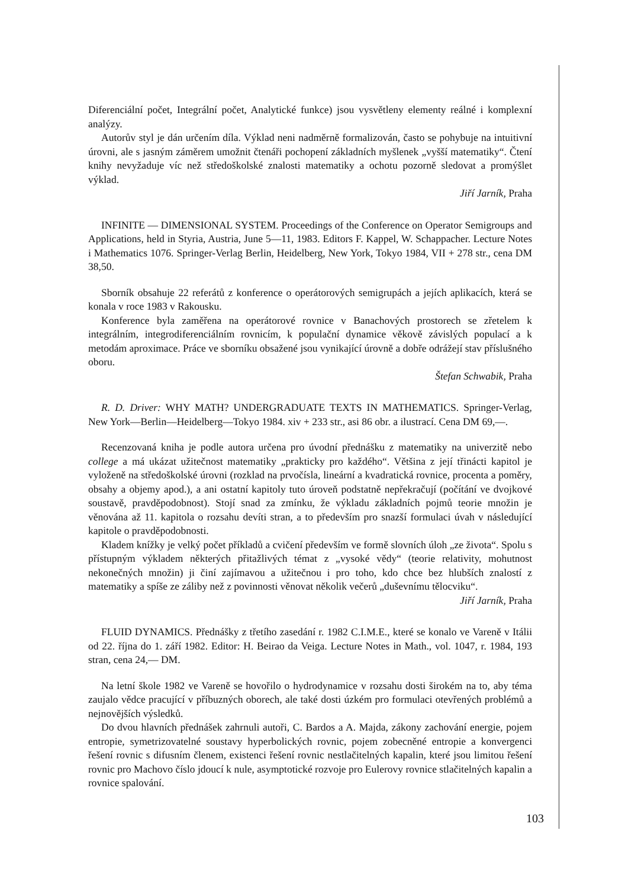Diferenciální počet, Integrální počet, Analytické funkce) jsou vysvětleny elementy reálné i komplexní analýzy.
Autorův styl je dán určením díla. Výklad neni nadměrně formalizován, často se pohybuje na intuitivní úrovni, ale s jasným záměrem umožnit čtenáři pochopení základních myšlenek „vyšší matematiky“. Čtení knihy nevyžaduje víc než středoškolské znalosti matematiky a ochotu pozorně sledovat a promýšlet výklad.
Jiří Jarník, Praha
INFINITE — DIMENSIONAL SYSTEM. Proceedings of the Conference on Operator Semigroups and Applications, held in Styria, Austria, June 5—11, 1983. Editors F. Kappel, W. Schappacher. Lecture Notes i Mathematics 1076. Springer-Verlag Berlin, Heidelberg, New York, Tokyo 1984, VII + 278 str., cena DM 38,50.
Sborník obsahuje 22 referátů z konference o operátorových semigrupách a jejích aplikacích, která se konala v roce 1983 v Rakousku.
Konference byla zaměřena na operátorové rovnice v Banachových prostorech se zřetelem k integrálním, integrodiferenciálním rovnicím, k populační dynamice věkově závislých populací a k metodám aproximace. Práce ve sborníku obsažené jsou vynikající úrovně a dobře odrážejí stav příslušného oboru.
Štefan Schwabik, Praha
R. D. Driver: WHY MATH? UNDERGRADUATE TEXTS IN MATHEMATICS. Springer-Verlag, New York—Berlin—Heidelberg—Tokyo 1984. xiv + 233 str., asi 86 obr. a ilustrací. Cena DM 69,—.
Recenzovaná kniha je podle autora určena pro úvodní přednášku z matematiky na univerzitě nebo college a má ukázat užitečnost matematiky „prakticky pro každého“. Většina z její třinácti kapitol je vyloženě na středoškolské úrovni (rozklad na prvočísla, lineární a kvadratická rovnice, procenta a poměry, obsahy a objemy apod.), a ani ostatní kapitoly tuto úroveň podstatně nepřekračují (počítání ve dvojkové soustavě, pravděpodobnost). Stojí snad za zmínku, že výkladu základních pojmů teorie množin je věnována až 11. kapitola o rozsahu devíti stran, a to především pro snazší formulaci úvah v následující kapitole o pravděpodobnosti.
Kladem knížky je velký počet příkladů a cvičení především ve formě slovních úloh „ze života“. Spolu s přístupným výkladem některých přitažlivých témat z „vysoké vědy“ (teorie relativity, mohutnost nekonečných množin) ji činí zajímavou a užitečnou i pro toho, kdo chce bez hlubších znalostí z matematiky a spíše ze záliby než z povinnosti věnovat několik večerů „duševnímu tělocviku“.
Jiří Jarník, Praha
FLUID DYNAMICS. Přednášky z třetího zasedání r. 1982 C.I.M.E., které se konalo ve Vareně v Itálii od 22. října do 1. září 1982. Editor: H. Beirao da Veiga. Lecture Notes in Math., vol. 1047, r. 1984, 193 stran, cena 24,— DM.
Na letní škole 1982 ve Vareně se hovořilo o hydrodynamice v rozsahu dosti širokém na to, aby téma zaujalo vědce pracující v příbuzných oborech, ale také dosti úzkém pro formulaci otevřených problémů a nejnovějších výsledků.
Do dvou hlavních přednášek zahrnuli autoři, C. Bardos a A. Majda, zákony zachování energie, pojem entropie, symetrizovatelné soustavy hyperbolických rovnic, pojem zobecněné entropie a konvergenci řešení rovnic s difusním členem, existenci řešení rovnic nestlačitelných kapalin, které jsou limitou řešení rovnic pro Machovo číslo jdoucí k nule, asymptotické rozvoje pro Eulerovy rovnice stlačitelných kapalin a rovnice spalování.
103